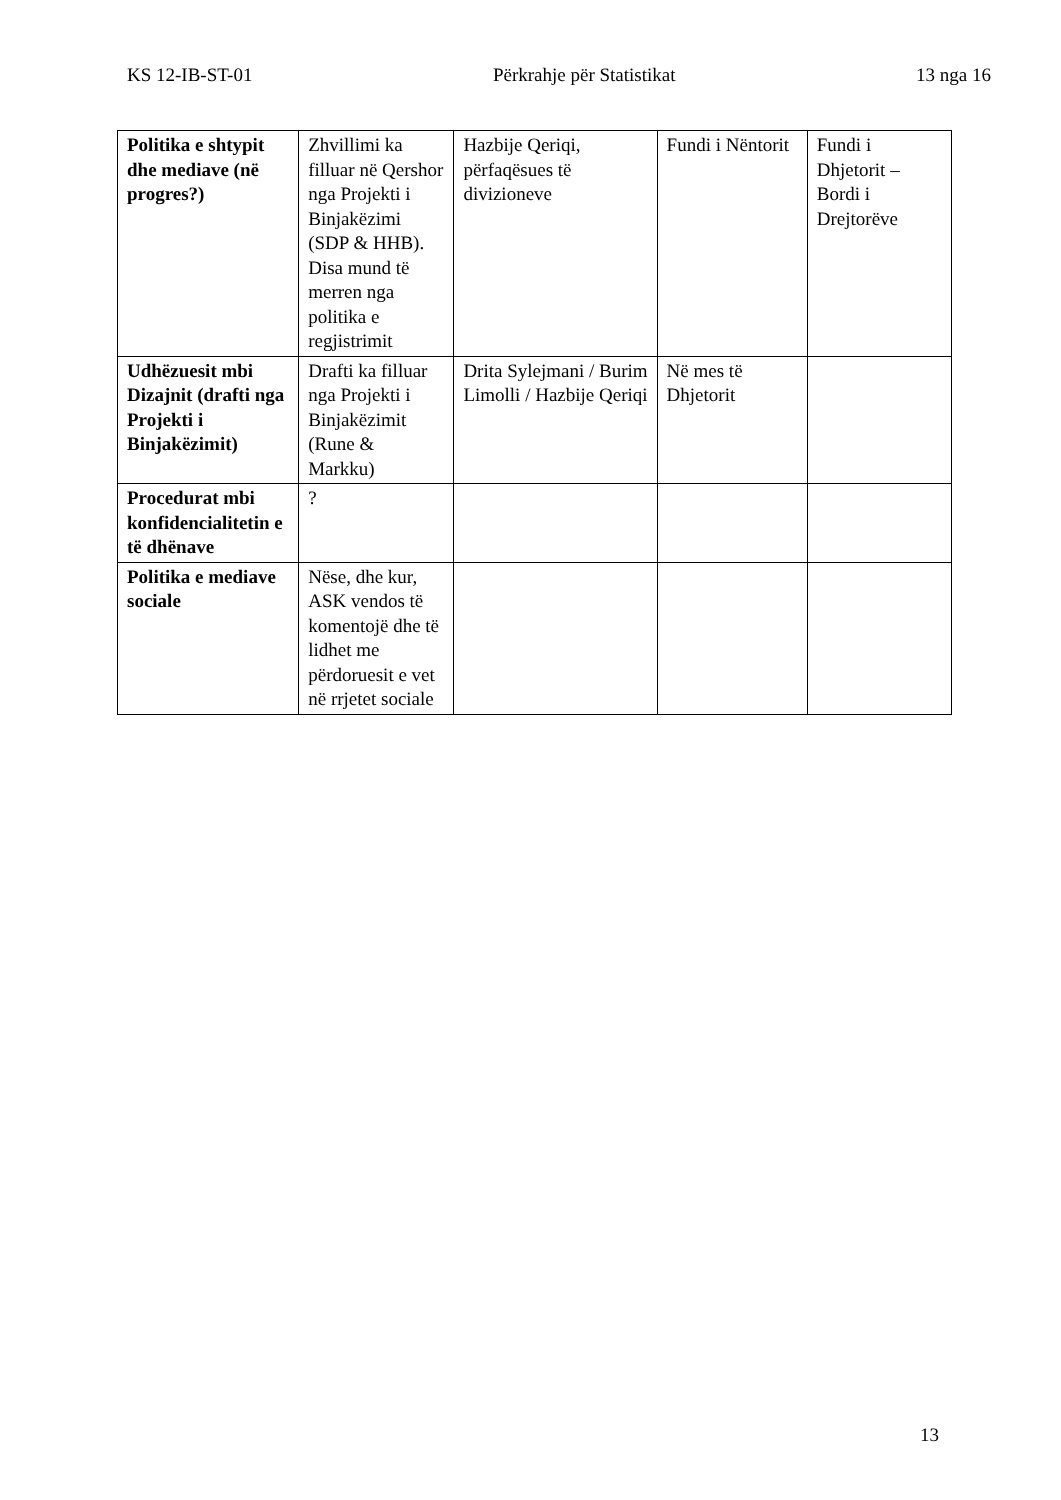KS 12-IB-ST-01 Përkrahje për Statistikat 13 nga 16
| Politika e shtypit dhe mediave (në progres?) | Zhvillimi ka filluar në Qershor nga Projekti i Binjakëzimi (SDP & HHB). Disa mund të merren nga politika e regjistrimit | Hazbije Qeriqi, përfaqësues të divizioneve | Fundi i Nëntorit | Fundi i Dhjetorit – Bordi i Drejtorëve |
| Udhëzuesit mbi Dizajnit (drafti nga Projekti i Binjakëzimit) | Drafti ka filluar nga Projekti i Binjakëzimit (Rune & Markku) | Drita Sylejmani / Burim Limolli / Hazbije Qeriqi | Në mes të Dhjetorit | |
| Procedurat mbi konfidencialitetin e të dhënave | ? | | | |
| Politika e mediave sociale | Nëse, dhe kur, ASK vendos të komentojë dhe të lidhet me përdoruesit e vet në rrjetet sociale | | | |
13